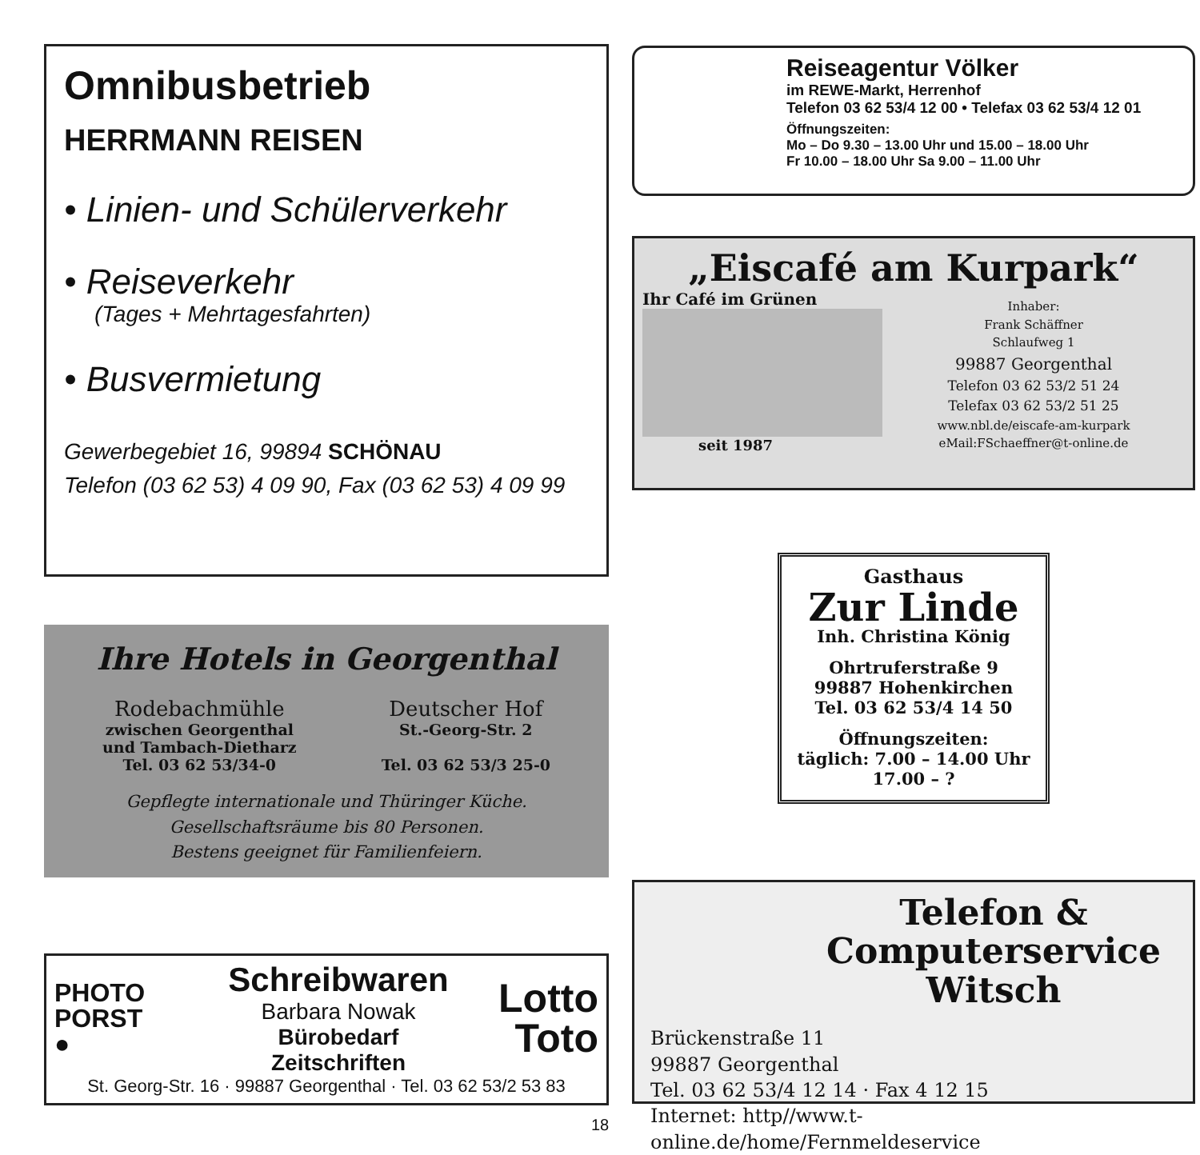Omnibusbetrieb
HERRMANN REISEN
• Linien- und Schülerverkehr
• Reiseverkehr
(Tages + Mehrtagesfahrten)
• Busvermietung
Gewerbegebiet 16, 99894 SCHÖNAU
Telefon (03 62 53) 4 09 90, Fax (03 62 53) 4 09 99
Ihre Hotels in Georgenthal
Rodebachmühle
zwischen Georgenthal
und Tambach-Dietharz
Tel. 03 62 53/34-0
Deutscher Hof
St.-Georg-Str. 2
Tel. 03 62 53/3 25-0
Gepflegte internationale und Thüringer Küche.
Gesellschaftsräume bis 80 Personen.
Bestens geeignet für Familienfeiern.
PHOTO
PORST
●
Schreibwaren
Barbara Nowak
Bürobedarf
Zeitschriften
Lotto
Toto
St. Georg-Str. 16 · 99887 Georgenthal · Tel. 03 62 53/2 53 83
Reiseagentur Völker
im REWE-Markt, Herrenhof
Telefon 03 62 53/4 12 00 • Telefax 03 62 53/4 12 01
Öffnungszeiten:
Mo – Do 9.30 – 13.00 Uhr und 15.00 – 18.00 Uhr
Fr 10.00 – 18.00 Uhr Sa 9.00 – 11.00 Uhr
„Eiscafé am Kurpark“
Ihr Café im Grünen
seit 1987
Inhaber:
Frank Schäffner
Schlaufweg 1
99887 Georgenthal
Telefon 03 62 53/2 51 24
Telefax 03 62 53/2 51 25
www.nbl.de/eiscafe-am-kurpark
eMail:FSchaeffner@t-online.de
Gasthaus
Zur Linde
Inh. Christina König
Ohrtruferstraße 9
99887 Hohenkirchen
Tel. 03 62 53/4 14 50
Öffnungszeiten:
täglich: 7.00 – 14.00 Uhr
17.00 – ?
Telefon &
Computerservice
Witsch
Brückenstraße 11
99887 Georgenthal
Tel. 03 62 53/4 12 14 · Fax 4 12 15
Internet: http//www.t-online.de/home/Fernmeldeservice
18